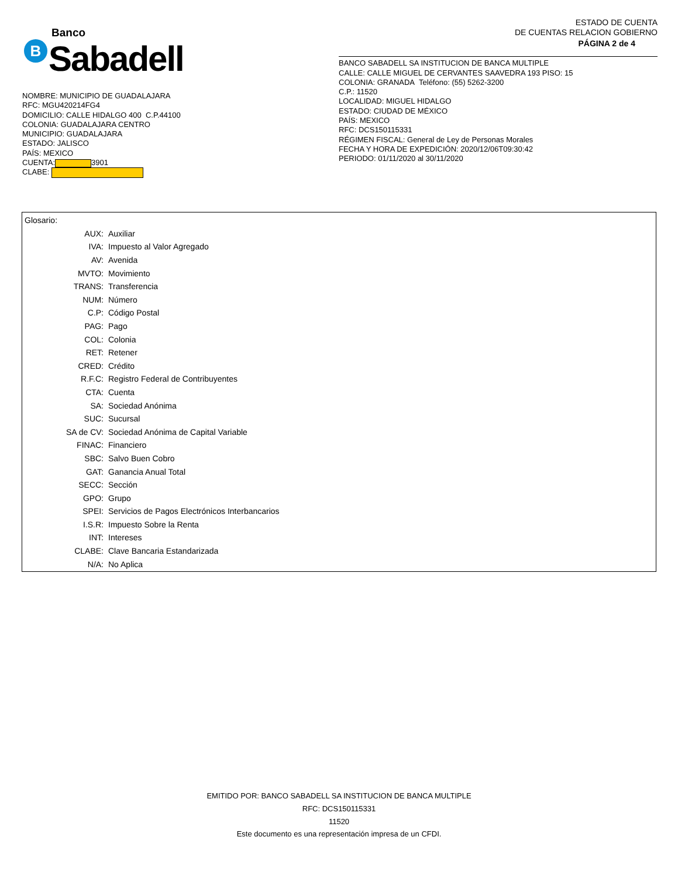B
Banco
Sabadell
NOMBRE: MUNICIPIO DE GUADALAJARA
RFC: MGU420214FG4
DOMICILIO: CALLE HIDALGO 400 C.P.44100
COLONIA: GUADALAJARA CENTRO
MUNICIPIO: GUADALAJARA
ESTADO: JALISCO
PAÍS: MEXICO
CUENTA: 3901
CLABE:
ESTADO DE CUENTA
DE CUENTAS RELACION GOBIERNO
PÁGINA 2 de 4
BANCO SABADELL SA INSTITUCION DE BANCA MULTIPLE
CALLE: CALLE MIGUEL DE CERVANTES SAAVEDRA 193 PISO: 15
COLONIA: GRANADA Teléfono: (55) 5262-3200
C.P.: 11520
LOCALIDAD: MIGUEL HIDALGO
ESTADO: CIUDAD DE MÉXICO
PAÍS: MEXICO
RFC: DCS150115331
RÉGIMEN FISCAL: General de Ley de Personas Morales
FECHA Y HORA DE EXPEDICIÓN: 2020/12/06T09:30:42
PERIODO: 01/11/2020 al 30/11/2020
Glosario:
| AUX: | Auxiliar |
| IVA: | Impuesto al Valor Agregado |
| AV: | Avenida |
| MVTO: | Movimiento |
| TRANS: | Transferencia |
| NUM: | Número |
| C.P: | Código Postal |
| PAG: | Pago |
| COL: | Colonia |
| RET: | Retener |
| CRED: | Crédito |
| R.F.C: | Registro Federal de Contribuyentes |
| CTA: | Cuenta |
| SA: | Sociedad Anónima |
| SUC: | Sucursal |
| SA de CV: | Sociedad Anónima de Capital Variable |
| FINAC: | Financiero |
| SBC: | Salvo Buen Cobro |
| GAT: | Ganancia Anual Total |
| SECC: | Sección |
| GPO: | Grupo |
| SPEI: | Servicios de Pagos Electrónicos Interbancarios |
| I.S.R: | Impuesto Sobre la Renta |
| INT: | Intereses |
| CLABE: | Clave Bancaria Estandarizada |
| N/A: | No Aplica |
EMITIDO POR: BANCO SABADELL SA INSTITUCION DE BANCA MULTIPLE
RFC: DCS150115331
11520
Este documento es una representación impresa de un CFDI.